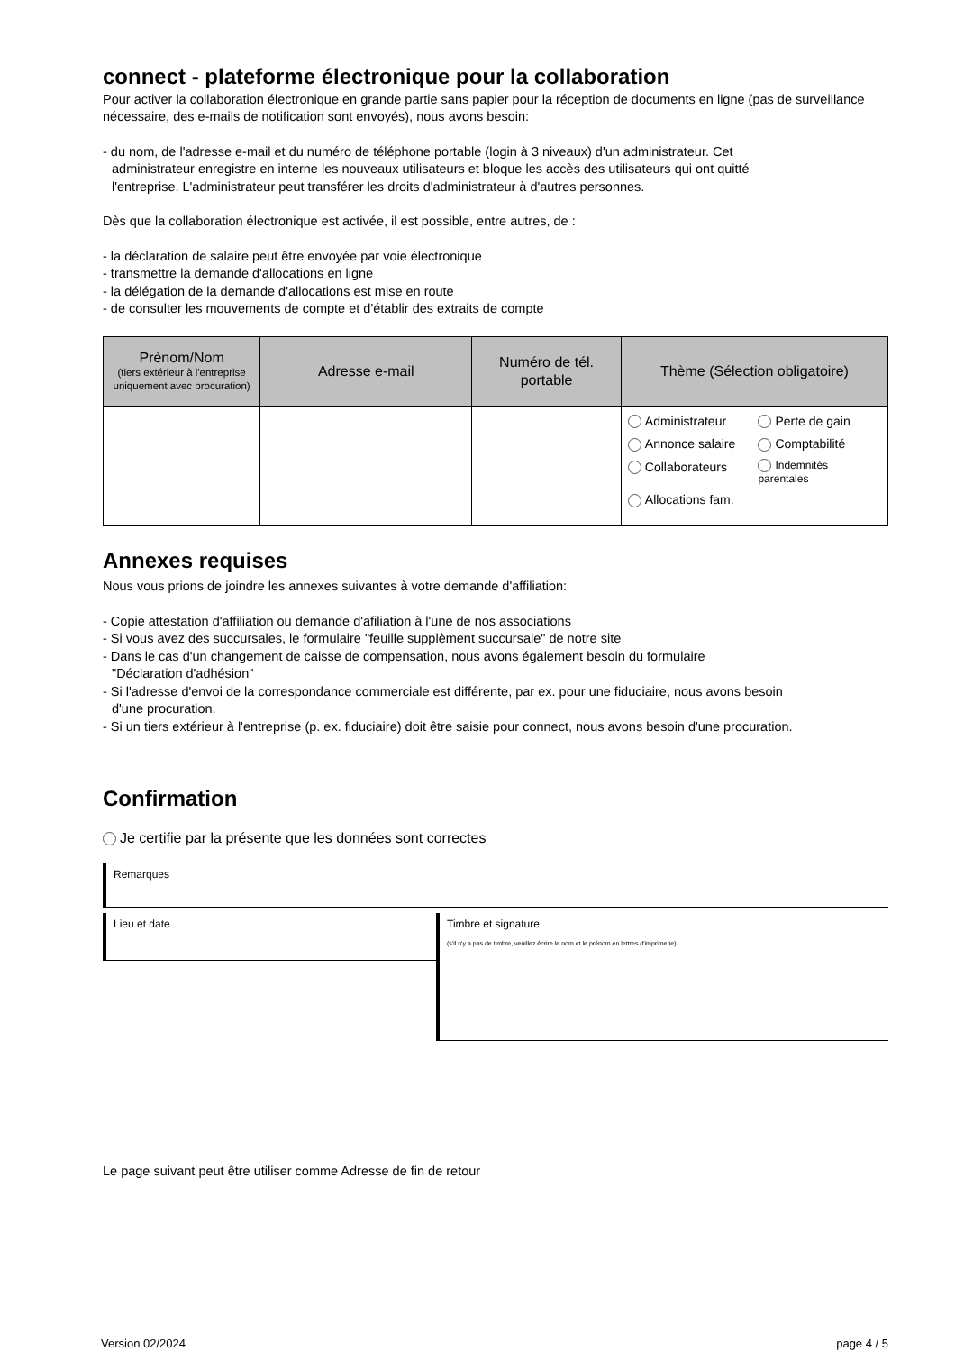connect - plateforme électronique pour la collaboration
Pour activer la collaboration électronique en grande partie sans papier pour la réception de documents en ligne (pas de surveillance nécessaire, des e-mails de notification sont envoyés), nous avons besoin:
- du nom, de l'adresse e-mail et du numéro de téléphone portable (login à 3 niveaux) d'un administrateur. Cet
administrateur enregistre en interne les nouveaux utilisateurs et bloque les accès des utilisateurs qui ont quitté
l'entreprise. L'administrateur peut transférer les droits d'administrateur à d'autres personnes.
Dès que la collaboration électronique est activée, il est possible, entre autres, de :
- la déclaration de salaire peut être envoyée par voie électronique
- transmettre la demande d'allocations en ligne
- la délégation de la demande d'allocations est mise en route
- de consulter les mouvements de compte et d'établir des extraits de compte
| Prènom/Nom (tiers extérieur à l'entreprise uniquement avec procuration) | Adresse e-mail | Numéro de tél. portable | Thème (Sélection obligatoire) |
| --- | --- | --- | --- |
| | | | Administrateur Perte de gain Annonce salaire Comptabilité Collaborateurs Indemnités parentales Allocations fam. |
Annexes requises
Nous vous prions de joindre les annexes suivantes à votre demande d'affiliation:
- Copie attestation d'affiliation ou demande d'afiliation à l'une de nos associations
- Si vous avez des succursales, le formulaire "feuille supplèment succursale" de notre site
- Dans le cas d'un changement de caisse de compensation, nous avons également besoin du formulaire
"Déclaration d'adhésion"
- Si l'adresse d'envoi de la correspondance commerciale est différente, par ex. pour une fiduciaire, nous avons besoin
d'une procuration.
- Si un tiers extérieur à l'entreprise (p. ex. fiduciaire) doit être saisie pour connect, nous avons besoin d'une procuration.
Confirmation
Je certifie par la présente que les données sont correctes
Remarques
Lieu et date
Timbre et signature
(s'il n'y a pas de timbre, veuillez écrire le nom et le prénom en lettres d'imprimerie)
Le page suivant peut être utiliser comme Adresse de fin de retour
Version 02/2024 page 4 / 5